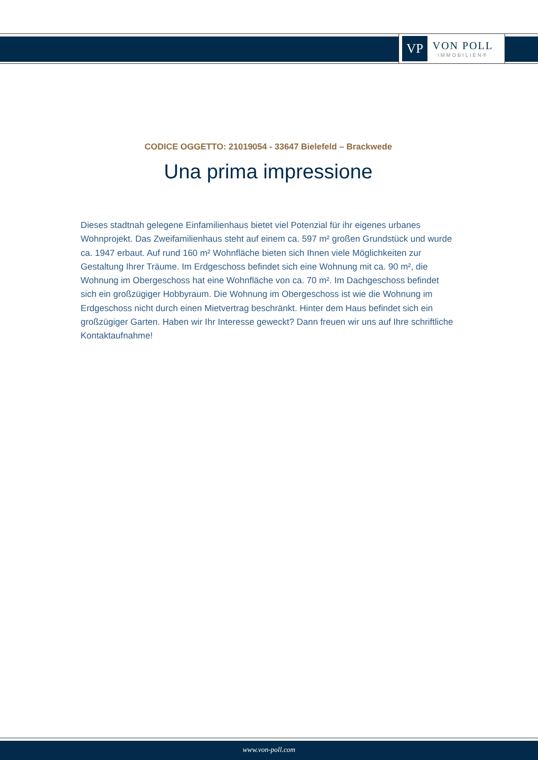VP
VON POLL
IMMOBILIEN®
CODICE OGGETTO: 21019054 - 33647 Bielefeld – Brackwede
Una prima impressione
Dieses stadtnah gelegene Einfamilienhaus bietet viel Potenzial für ihr eigenes urbanes Wohnprojekt. Das Zweifamilienhaus steht auf einem ca. 597 m² großen Grundstück und wurde ca. 1947 erbaut. Auf rund 160 m² Wohnfläche bieten sich Ihnen viele Möglichkeiten zur Gestaltung Ihrer Träume. Im Erdgeschoss befindet sich eine Wohnung mit ca. 90 m², die Wohnung im Obergeschoss hat eine Wohnfläche von ca. 70 m². Im Dachgeschoss befindet sich ein großzügiger Hobbyraum. Die Wohnung im Obergeschoss ist wie die Wohnung im Erdgeschoss nicht durch einen Mietvertrag beschränkt. Hinter dem Haus befindet sich ein großzügiger Garten. Haben wir Ihr Interesse geweckt? Dann freuen wir uns auf Ihre schriftliche Kontaktaufnahme!
www.von-poll.com